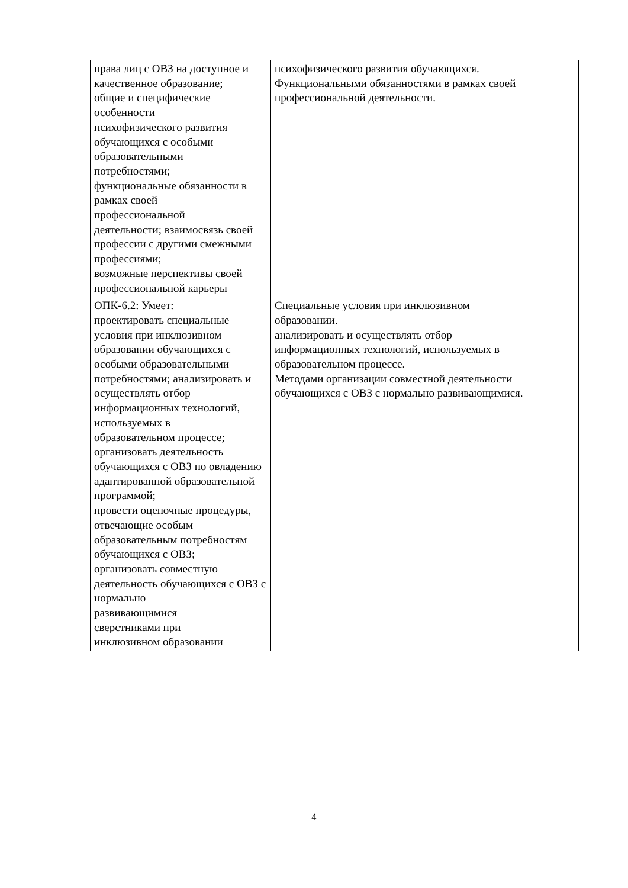| права лиц с ОВЗ на доступное и качественное образование; общие и специфические особенности психофизического развития обучающихся с особыми образовательными потребностями; функциональные обязанности в рамках своей профессиональной деятельности; взаимосвязь своей профессии с другими смежными профессиями; возможные перспективы своей профессиональной карьеры | психофизического развития обучающихся. Функциональными обязанностями в рамках своей профессиональной деятельности. |
| ОПК-6.2: Умеет: проектировать специальные условия при инклюзивном образовании обучающихся с особыми образовательными потребностями; анализировать и осуществлять отбор информационных технологий, используемых в образовательном процессе; организовать деятельность обучающихся с ОВЗ по овладению адаптированной образовательной программой; провести оценочные процедуры, отвечающие особым образовательным потребностям обучающихся с ОВЗ; организовать совместную деятельность обучающихся с ОВЗ с нормально развивающимися сверстниками при инклюзивном образовании | Специальные условия при инклюзивном образовании. анализировать и осуществлять отбор информационных технологий, используемых в образовательном процессе. Методами организации совместной деятельности обучающихся с ОВЗ с нормально развивающимися. |
4